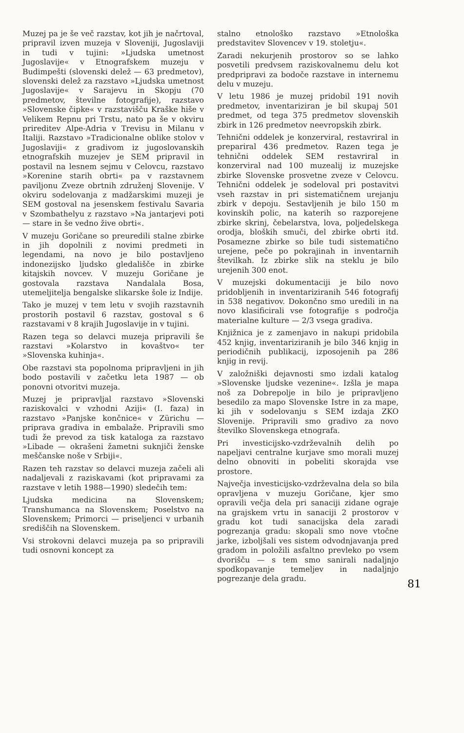Muzej pa je še več razstav, kot jih je načrtoval, pripravil izven muzeja v Sloveniji, Jugoslaviji in tudi v tujini: »Ljudska umetnost Jugoslavije« v Etnografskem muzeju v Budimpešti (slovenski delež — 63 predmetov), slovenski delež za razstavo »Ljudska umetnost Jugoslavije« v Sarajevu in Skopju (70 predmetov, številne fotografije), razstavo »Slovenske čipke« v razstavišču Kraške hiše v Velikem Repnu pri Trstu, nato pa še v okviru prireditev Alpe-Adria v Trevisu in Milanu v Italiji. Razstavo »Tradicionalne oblike stolov v Jugoslaviji« z gradivom iz jugoslovanskih etnografskih muzejev je SEM pripravil in postavil na lesnem sejmu v Celovcu, razstavo »Korenine starih obrti« pa v razstavnem paviljonu Zveze obrtnih združenj Slovenije. V okviru sodelovanja z madžarskimi muzeji je SEM gostoval na jesenskem festivalu Savaria v Szombathelyu z razstavo »Na jantarjevi poti — stare in še vedno žive obrti«.
V muzeju Goričane so preuredili stalne zbirke in jih dopolnili z novimi predmeti in legendami, na novo je bilo postavljeno indonezijsko ljudsko gledališče in zbirke kitajskih novcev. V muzeju Goričane je gostovala razstava Nandalala Bosa, utemeljitelja bengalske slikarske šole iz Indije.
Tako je muzej v tem letu v svojih razstavnih prostorih postavil 6 razstav, gostoval s 6 razstavami v 8 krajih Jugoslavije in v tujini.
Razen tega so delavci muzeja pripravili še razstavi »Kolarstvo in kovaštvo« ter »Slovenska kuhinja«.
Obe razstavi sta popolnoma pripravljeni in jih bodo postavili v začetku leta 1987 — ob ponovni otvoritvi muzeja.
Muzej je pripravljal razstavo »Slovenski raziskovalci v vzhodni Aziji« (I. faza) in razstavo »Panjske končnice« v Zürichu — priprava gradiva in embalaže. Pripravili smo tudi že prevod za tisk kataloga za razstavo »Libade — okrašeni žametni suknjiči ženske meščanske noše v Srbiji«.
Razen teh razstav so delavci muzeja začeli ali nadaljevali z raziskavami (kot pripravami za razstave v letih 1988—1990) sledečih tem:
Ljudska medicina na Slovenskem; Transhumanca na Slovenskem; Poselstvo na Slovenskem; Primorci — priseljenci v urbanih središčih na Slovenskem.
Vsi strokovni delavci muzeja pa so pripravili tudi osnovni koncept za
stalno etnološko razstavo »Etnološka predstavitev Slovencev v 19. stoletju«.
Zaradi nekurjenih prostorov so se lahko posvetili predvsem raziskovalnemu delu kot predpripravi za bodoče razstave in internemu delu v muzeju.
V letu 1986 je muzej pridobil 191 novih predmetov, inventariziran je bil skupaj 501 predmet, od tega 375 predmetov slovenskih zbirk in 126 predmetov neevropskih zbirk.
Tehnični oddelek je konzerviral, restavriral in prepariral 436 predmetov. Razen tega je tehnični oddelek SEM restavriral in konzerviral nad 100 muzealij iz muzejske zbirke Slovenske prosvetne zveze v Celovcu. Tehnični oddelek je sodeloval pri postavitvi vseh razstav in pri sistematičnem urejanju zbirk v depoju. Sestavljenih je bilo 150 m kovinskih polic, na katerih so razporejene zbirke skrinj, čebelarstva, lova, poljedelskega orodja, bloških smuči, del zbirke obrti itd. Posamezne zbirke so bile tudi sistematično urejene, peče po pokrajinah in inventarnih številkah. Iz zbirke slik na steklu je bilo urejenih 300 enot.
V muzejski dokumentaciji je bilo novo pridobljenih in inventariziranih 546 fotografij in 538 negativov. Dokončno smo uredili in na novo klasificirali vse fotografije s področja materialne kulture — 2/3 vsega gradiva.
Knjižnica je z zamenjavo in nakupi pridobila 452 knjig, inventariziranih je bilo 346 knjig in periodičnih publikacij, izposojenih pa 286 knjig in revij.
V založniški dejavnosti smo izdali katalog »Slovenske ljudske vezenine«. Izšla je mapa noš za Dobrepolje in bilo je pripravljeno besedilo za mapo Slovenske Istre in za mape, ki jih v sodelovanju s SEM izdaja ZKO Slovenije. Pripravili smo gradivo za novo številko Slovenskega etnografa.
Pri investicijsko-vzdrževalnih delih po napeljavi centralne kurjave smo morali muzej delno obnoviti in pobeliti skorajda vse prostore.
Največja investicijsko-vzdrževalna dela so bila opravljena v muzeju Goričane, kjer smo opravili večja dela pri sanaciji zidane ograje na grajskem vrtu in sanaciji 2 prostorov v gradu kot tudi sanacijska dela zaradi pogrezanja gradu: skopali smo nove vtočne jarke, izboljšali ves sistem odvodnjavanja pred gradom in položili asfaltno prevleko po vsem dvorišču — s tem smo sanirali nadaljnjo spodkopavanje temeljev in nadaljnjo pogrezanje dela gradu.
81